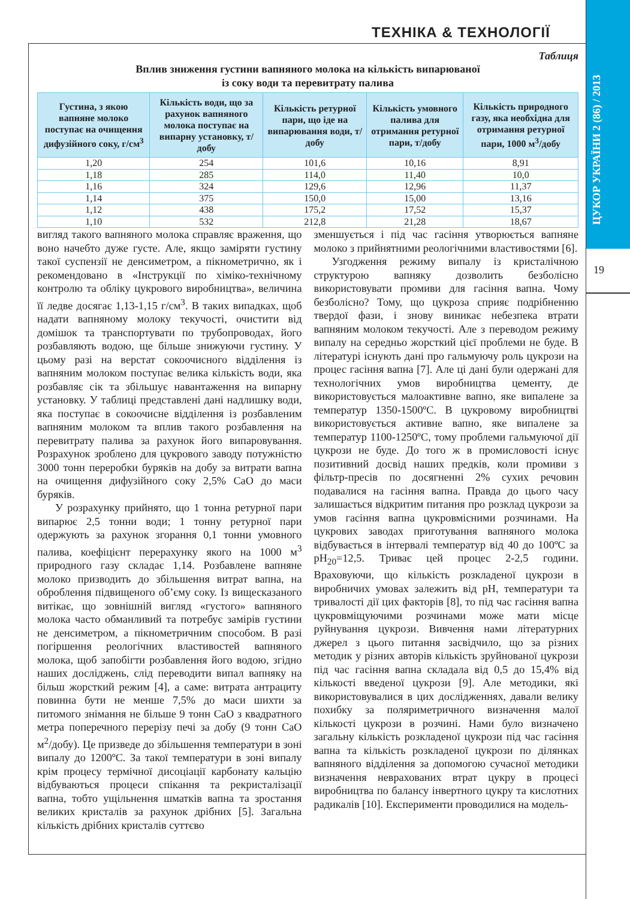ТЕХНІКА & ТЕХНОЛОГІЇ
ЦУКОР УКРАЇНИ 2 (86) / 2013
19
Таблиця
Вплив зниження густини вапняного молока на кількість випарюваної
із соку води та перевитрату палива
| Густина, з якою вапняне молоко поступає на очищення дифузійного соку, г/см<sup>3</sup> | Кількість води, що за рахунок вапняного молока поступає на випарну установку, т/добу | Кількість ретурної пари, що іде на випарювання води, т/добу | Кількість умовного палива для отримання ретурної пари, т/добу | Кількість природного газу, яка необхідна для отримання ретурної пари, 1000 м<sup>3</sup>/добу |
| --- | --- | --- | --- | --- |
| 1,20 | 254 | 101,6 | 10,16 | 8,91 |
| 1,18 | 285 | 114,0 | 11,40 | 10,0 |
| 1,16 | 324 | 129,6 | 12,96 | 11,37 |
| 1,14 | 375 | 150,0 | 15,00 | 13,16 |
| 1,12 | 438 | 175,2 | 17,52 | 15,37 |
| 1,10 | 532 | 212,8 | 21,28 | 18,67 |
вигляд такого вапняного молока справляє враження, що воно начебто дуже густе. Але, якщо заміряти густину такої суспензії не денсиметром, а пікнометрично, як і рекомендовано в «Інструкції по хіміко-технічному контролю та обліку цукрового виробництва», величина її ледве досягає 1,13-1,15 г/см<sup>3</sup>. В таких випадках, щоб надати вапняному молоку текучості, очистити від домішок та транспортувати по трубопроводах, його розбавляють водою, ще більше знижуючи густину. У цьому разі на верстат сокоочисного відділення із вапняним молоком поступає велика кількість води, яка розбавляє сік та збільшує навантаження на випарну установку. У таблиці представлені дані надлишку води, яка поступає в сокоочисне відділення із розбавленим вапняним молоком та вплив такого розбавлення на перевитрату палива за рахунок його випаровування. Розрахунок зроблено для цукрового заводу потужністю 3000 тонн переробки буряків на добу за витрати вапна на очищення дифузійного соку 2,5% CaO до маси буряків.
У розрахунку прийнято, що 1 тонна ретурної пари випарює 2,5 тонни води; 1 тонну ретурної пари одержують за рахунок згорання 0,1 тонни умовного палива, коефіцієнт перерахунку якого на 1000 м<sup>3</sup> природного газу складає 1,14. Розбавлене вапняне молоко призводить до збільшення витрат вапна, на оброблення підвищеного об’єму соку. Із вищесказаного витікає, що зовнішній вигляд «густого» вапняного молока часто обманливий та потребує замірів густини не денсиметром, а пікнометричним способом. В разі погіршення реологічних властивостей вапняного молока, щоб запобігти розбавлення його водою, згідно наших досліджень, слід переводити випал вапняку на більш жорсткий режим [4], а саме: витрата антрациту повинна бути не менше 7,5% до маси шихти за питомого знімання не більше 9 тонн CaO з квадратного метра поперечного перерізу печі за добу (9 тонн CaO м<sup>2</sup>/добу). Це призведе до збільшення температури в зоні випалу до 1200ºC. За такої температури в зоні випалу крім процесу термічної дисоціації карбонату кальцію відбуваються процеси спікання та рекристалізації вапна, тобто ущільнення шматків вапна та зростання великих кристалів за рахунок дрібних [5]. Загальна кількість дрібних кристалів суттєво
зменшується і під час гасіння утворюється вапняне молоко з прийнятними реологічними властивостями [6].
Узгодження режиму випалу із кристалічною структурою вапняку дозволить безболісно використовувати промиви для гасіння вапна. Чому безболісно? Тому, що цукроза сприяє подрібненню твердої фази, і знову виникає небезпека втрати вапняним молоком текучості. Але з переводом режиму випалу на середньо жорсткий цієї проблеми не буде. В літературі існують дані про гальмуючу роль цукрози на процес гасіння вапна [7]. Але ці дані були одержані для технологічних умов виробництва цементу, де використовується малоактивне вапно, яке випалене за температур 1350-1500ºC. В цукровому виробництві використовується активне вапно, яке випалене за температур 1100-1250ºC, тому проблеми гальмуючої дії цукрози не буде. До того ж в промисловості існує позитивний досвід наших предків, коли промиви з фільтр-пресів по досягненні 2% сухих речовин подавалися на гасіння вапна. Правда до цього часу залишається відкритим питання про розклад цукрози за умов гасіння вапна цукровмісними розчинами. На цукрових заводах приготування вапняного молока відбувається в інтервалі температур від 40 до 100ºC за pH<sub>20</sub>=12,5. Триває цей процес 2-2,5 години. Враховуючи, що кількість розкладеної цукрози в виробничих умовах залежить від pH, температури та тривалості дії цих факторів [8], то під час гасіння вапна цукровміщуючими розчинами може мати місце руйнування цукрози. Вивчення нами літературних джерел з цього питання засвідчило, що за різних методик у різних авторів кількість зруйнованої цукрози під час гасіння вапна складала від 0,5 до 15,4% від кількості введеної цукрози [9]. Але методики, які використовувалися в цих дослідженнях, давали велику похибку за поляриметричного визначення малої кількості цукрози в розчині. Нами було визначено загальну кількість розкладеної цукрози під час гасіння вапна та кількість розкладеної цукрози по ділянках вапняного відділення за допомогою сучасної методики визначення неврахованих втрат цукру в процесі виробництва по балансу інвертного цукру та кислотних радикалів [10]. Експерименти проводилися на модель-